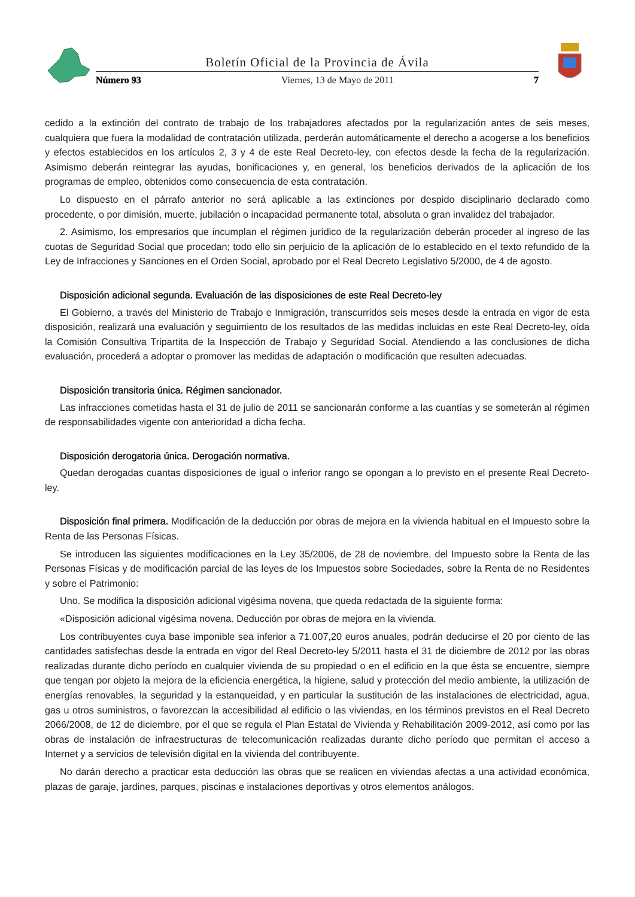Boletín Oficial de la Provincia de Ávila
Número 93 Viernes, 13 de Mayo de 2011 7
cedido a la extinción del contrato de trabajo de los trabajadores afectados por la regularización antes de seis meses, cualquiera que fuera la modalidad de contratación utilizada, perderán automáticamente el derecho a acogerse a los beneficios y efectos establecidos en los artículos 2, 3 y 4 de este Real Decreto-ley, con efectos desde la fecha de la regularización. Asimismo deberán reintegrar las ayudas, bonificaciones y, en general, los beneficios derivados de la aplicación de los programas de empleo, obtenidos como consecuencia de esta contratación.
Lo dispuesto en el párrafo anterior no será aplicable a las extinciones por despido disciplinario declarado como procedente, o por dimisión, muerte, jubilación o incapacidad permanente total, absoluta o gran invalidez del trabajador.
2. Asimismo, los empresarios que incumplan el régimen jurídico de la regularización deberán proceder al ingreso de las cuotas de Seguridad Social que procedan; todo ello sin perjuicio de la aplicación de lo establecido en el texto refundido de la Ley de Infracciones y Sanciones en el Orden Social, aprobado por el Real Decreto Legislativo 5/2000, de 4 de agosto.
Disposición adicional segunda. Evaluación de las disposiciones de este Real Decreto-ley
El Gobierno, a través del Ministerio de Trabajo e Inmigración, transcurridos seis meses desde la entrada en vigor de esta disposición, realizará una evaluación y seguimiento de los resultados de las medidas incluidas en este Real Decreto-ley, oída la Comisión Consultiva Tripartita de la Inspección de Trabajo y Seguridad Social. Atendiendo a las conclusiones de dicha evaluación, procederá a adoptar o promover las medidas de adaptación o modificación que resulten adecuadas.
Disposición transitoria única. Régimen sancionador.
Las infracciones cometidas hasta el 31 de julio de 2011 se sancionarán conforme a las cuantías y se someterán al régimen de responsabilidades vigente con anterioridad a dicha fecha.
Disposición derogatoria única. Derogación normativa.
Quedan derogadas cuantas disposiciones de igual o inferior rango se opongan a lo previsto en el presente Real Decreto-ley.
Disposición final primera. Modificación de la deducción por obras de mejora en la vivienda habitual en el Impuesto sobre la Renta de las Personas Físicas.
Se introducen las siguientes modificaciones en la Ley 35/2006, de 28 de noviembre, del Impuesto sobre la Renta de las Personas Físicas y de modificación parcial de las leyes de los Impuestos sobre Sociedades, sobre la Renta de no Residentes y sobre el Patrimonio:
Uno. Se modifica la disposición adicional vigésima novena, que queda redactada de la siguiente forma:
«Disposición adicional vigésima novena. Deducción por obras de mejora en la vivienda.
Los contribuyentes cuya base imponible sea inferior a 71.007,20 euros anuales, podrán deducirse el 20 por ciento de las cantidades satisfechas desde la entrada en vigor del Real Decreto-ley 5/2011 hasta el 31 de diciembre de 2012 por las obras realizadas durante dicho período en cualquier vivienda de su propiedad o en el edificio en la que ésta se encuentre, siempre que tengan por objeto la mejora de la eficiencia energética, la higiene, salud y protección del medio ambiente, la utilización de energías renovables, la seguridad y la estanqueidad, y en particular la sustitución de las instalaciones de electricidad, agua, gas u otros suministros, o favorezcan la accesibilidad al edificio o las viviendas, en los términos previstos en el Real Decreto 2066/2008, de 12 de diciembre, por el que se regula el Plan Estatal de Vivienda y Rehabilitación 2009-2012, así como por las obras de instalación de infraestructuras de telecomunicación realizadas durante dicho período que permitan el acceso a Internet y a servicios de televisión digital en la vivienda del contribuyente.
No darán derecho a practicar esta deducción las obras que se realicen en viviendas afectas a una actividad económica, plazas de garaje, jardines, parques, piscinas e instalaciones deportivas y otros elementos análogos.